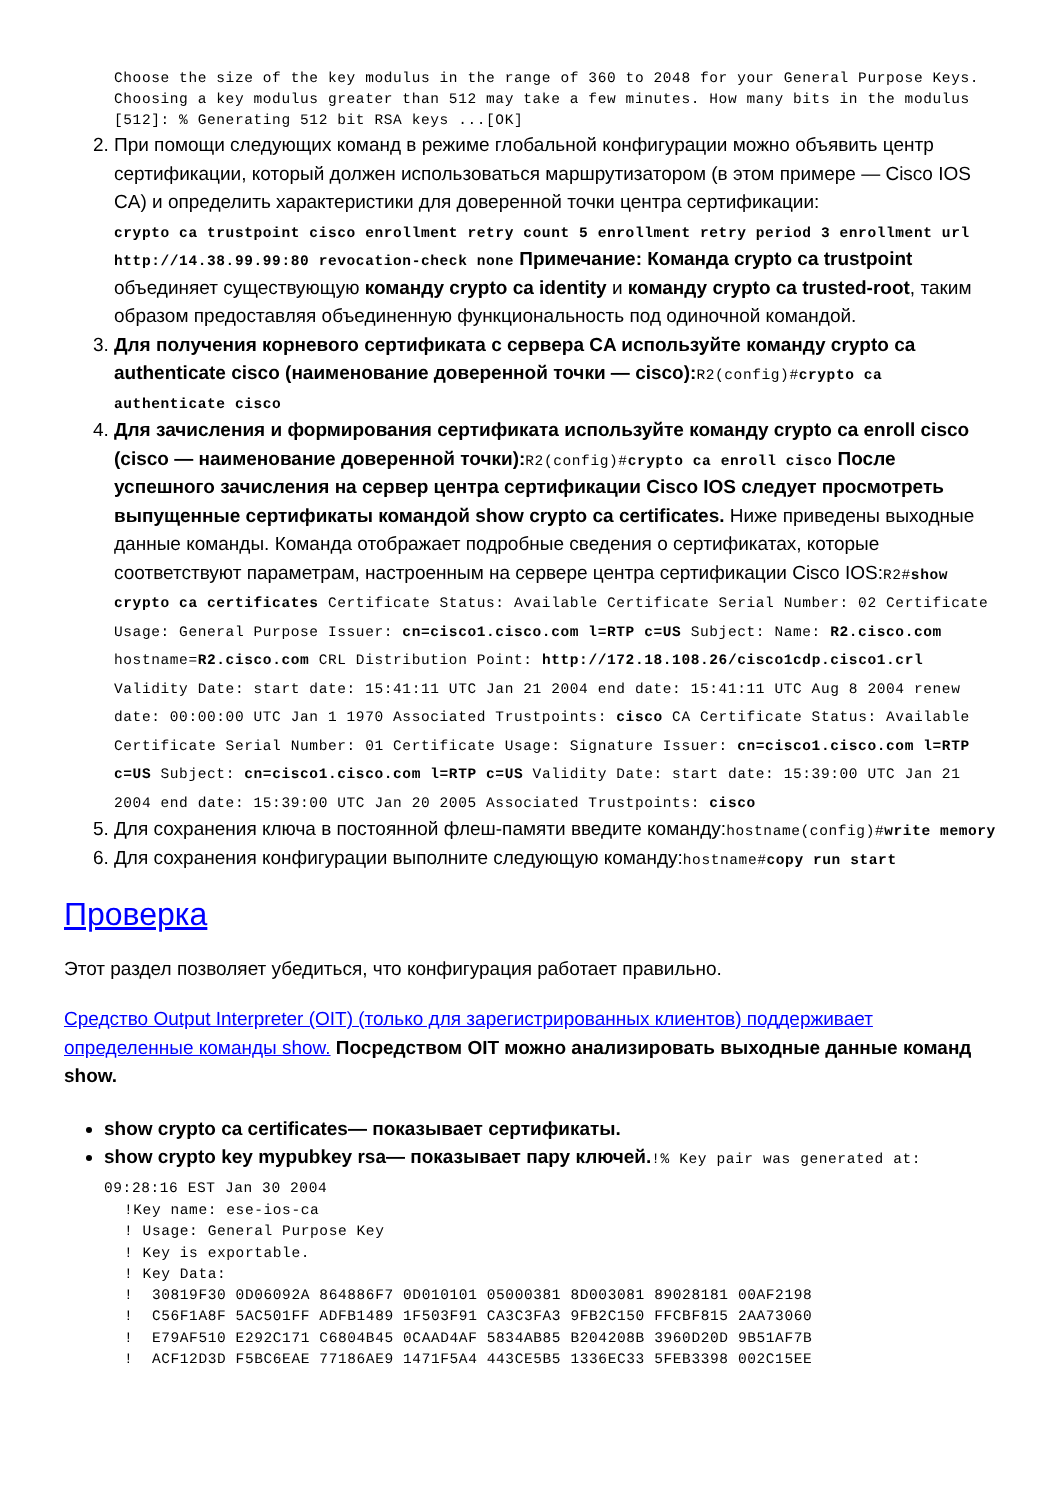Choose the size of the key modulus in the range of 360 to 2048 for your General Purpose Keys. Choosing a key modulus greater than 512 may take a few minutes. How many bits in the modulus [512]: % Generating 512 bit RSA keys ...[OK]
2. При помощи следующих команд в режиме глобальной конфигурации можно объявить центр сертификации, который должен использоваться маршрутизатором (в этом примере — Cisco IOS CA) и определить характеристики для доверенной точки центра сертификации:
crypto ca trustpoint cisco enrollment retry count 5 enrollment retry period 3 enrollment url http://14.38.99.99:80 revocation-check none Примечание: Команда crypto ca trustpoint объединяет существующую команду crypto ca identity и команду crypto ca trusted-root, таким образом предоставляя объединенную функциональность под одиночной командой.
3. Для получения корневого сертификата с сервера CA используйте команду crypto ca authenticate cisco (наименование доверенной точки — cisco): R2(config)#crypto ca authenticate cisco
4. Для зачисления и формирования сертификата используйте команду crypto ca enroll cisco (cisco — наименование доверенной точки): R2(config)#crypto ca enroll cisco После успешного зачисления на сервер центра сертификации Cisco IOS следует просмотреть выпущенные сертификаты командой show crypto ca certificates. Ниже приведены выходные данные команды. Команда отображает подробные сведения о сертификатах, которые соответствуют параметрам, настроенным на сервере центра сертификации Cisco IOS:R2#show crypto ca certificates Certificate Status: Available Certificate Serial Number: 02 Certificate Usage: General Purpose Issuer: cn=cisco1.cisco.com l=RTP c=US Subject: Name: R2.cisco.com hostname=R2.cisco.com CRL Distribution Point: http://172.18.108.26/cisco1cdp.cisco1.crl Validity Date: start date: 15:41:11 UTC Jan 21 2004 end date: 15:41:11 UTC Aug 8 2004 renew date: 00:00:00 UTC Jan 1 1970 Associated Trustpoints: cisco CA Certificate Status: Available Certificate Serial Number: 01 Certificate Usage: Signature Issuer: cn=cisco1.cisco.com l=RTP c=US Subject: cn=cisco1.cisco.com l=RTP c=US Validity Date: start date: 15:39:00 UTC Jan 21 2004 end date: 15:39:00 UTC Jan 20 2005 Associated Trustpoints: cisco
5. Для сохранения ключа в постоянной флеш-памяти введите команду:hostname(config)#write memory
6. Для сохранения конфигурации выполните следующую команду:hostname#copy run start
Проверка
Этот раздел позволяет убедиться, что конфигурация работает правильно.
Средство Output Interpreter (OIT) (только для зарегистрированных клиентов) поддерживает определенные команды show. Посредством OIT можно анализировать выходные данные команд show.
show crypto ca certificates— показывает сертификаты.
show crypto key mypubkey rsa— показывает пару ключей.!% Key pair was generated at: 09:28:16 EST Jan 30 2004
!Key name: ese-ios-ca ! Usage: General Purpose Key ! Key is exportable. ! Key Data: ! 30819F30 0D06092A 864886F7 0D010101 05000381 8D003081 89028181 00AF2198 ! C56F1A8F 5AC501FF ADFB1489 1F503F91 CA3C3FA3 9FB2C150 FFCBF815 2AA73060 ! E79AF510 E292C171 C6804B45 0CAAD4AF 5834AB85 B204208B 3960D20D 9B51AF7B ! ACF12D3D F5BC6EAE 77186AE9 1471F5A4 443CE5B5 1336EC33 5FEB3398 002C15EE